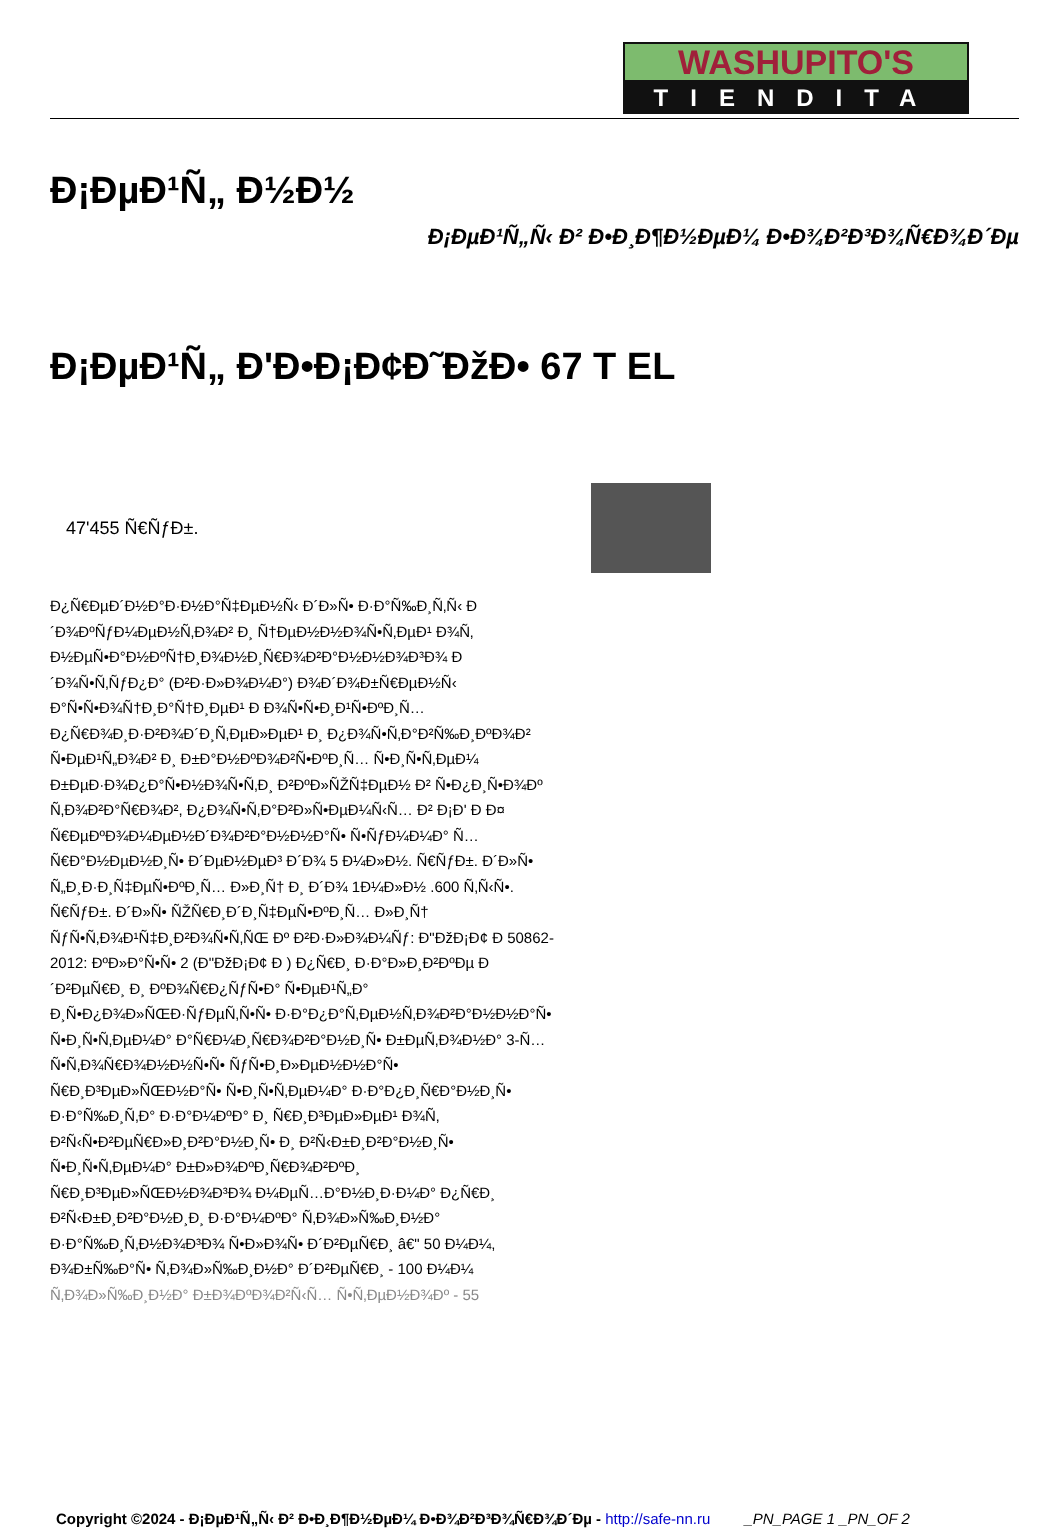WASHUPITO'S
TIENDITA
Ð¡ÐµÐ¹Ñ„ Ð½Ð½
Ð¡ÐµÐ¹Ñ„Ñ‹ Ð² Ð•Ð¸Ð¶Ð½ÐµÐ¼ Ð•Ð¾Ð²Ð³Ð¾Ñ€Ð¾Ð´Ðµ
Ð¡ÐµÐ¹Ñ„ Ð'Ð•Ð¡Ð¢Ð˜ÐžÐ• 67 T EL
47'455 Ñ€ÑƒÐ±.
Ð¿Ñ€ÐµÐ´Ð½Ð°Ð·Ð½Ð°Ñ‡ÐµÐ½Ñ‹ Ð´Ð»Ñ• Ð·Ð°Ñ‰Ð¸Ñ‚Ñ‹ Ð´Ð¾ÐºÑƒÐ¼ÐµÐ½Ñ‚Ð¾Ð² Ð¸ Ñ†ÐµÐ½Ð½Ð¾Ñ•Ñ‚ÐµÐ¹ Ð¾Ñ‚ Ð½ÐµÑ•Ð°Ð½ÐºÑ†Ð¸Ð¾Ð½Ð¸Ñ€Ð¾Ð²Ð°Ð½Ð½Ð¾Ð³Ð¾ Ð´Ð¾Ñ•Ñ‚ÑƒÐ¿Ð° (Ð²Ð·Ð»Ð¾Ð¼Ð°) Ð¾Ð´Ð¾Ð±Ñ€ÐµÐ½Ñ‹ Ð°Ñ•Ñ•Ð¾Ñ†Ð¸Ð°Ñ†Ð¸ÐµÐ¹ Ð Ð¾Ñ•Ñ•Ð¸Ð¹Ñ•ÐºÐ¸Ñ… Ð¿Ñ€Ð¾Ð¸Ð·Ð²Ð¾Ð´Ð¸Ñ‚ÐµÐ»ÐµÐ¹ Ð¸ Ð¿Ð¾Ñ•Ñ‚Ð°Ð²Ñ‰Ð¸ÐºÐ¾Ð² Ñ•ÐµÐ¹Ñ„Ð¾Ð² Ð¸ Ð±Ð°Ð½ÐºÐ¾Ð²Ñ•ÐºÐ¸Ñ… Ñ•Ð¸Ñ•Ñ‚ÐµÐ¼ Ð±ÐµÐ·Ð¾Ð¿Ð°Ñ•Ð½Ð¾Ñ•Ñ‚Ð¸ Ð²ÐºÐ»ÑŽÑ‡ÐµÐ½ Ð² Ñ•Ð¿Ð¸Ñ•Ð¾Ðº Ñ‚Ð¾Ð²Ð°Ñ€Ð¾Ð², Ð¿Ð¾Ñ•Ñ‚Ð°Ð²Ð»Ñ•ÐµÐ¼Ñ‹Ñ… Ð² Ð¡Ð' Ð Ð¤ Ñ€ÐµÐºÐ¾Ð¼ÐµÐ½Ð´Ð¾Ð²Ð°Ð½Ð½Ð°Ñ• Ñ•ÑƒÐ¼Ð¼Ð° Ñ…Ñ€Ð°Ð½ÐµÐ½Ð¸Ñ• Ð´ÐµÐ½ÐµÐ³ Ð´Ð¾ 5 Ð¼Ð»Ð½. Ñ€ÑƒÐ±. Ð´Ð»Ñ• Ñ„Ð¸Ð·Ð¸Ñ‡ÐµÑ•ÐºÐ¸Ñ… Ð»Ð¸Ñ† Ð¸ Ð´Ð¾ 1Ð¼Ð»Ð½ .600 Ñ‚Ñ‹Ñ•. Ñ€ÑƒÐ±. Ð´Ð»Ñ• ÑŽÑ€Ð¸Ð´Ð¸Ñ‡ÐµÑ•ÐºÐ¸Ñ… Ð»Ð¸Ñ† ÑƒÑ•Ñ‚Ð¾Ð¹Ñ‡Ð¸Ð²Ð¾Ñ•Ñ‚ÑŒ Ðº Ð²Ð·Ð»Ð¾Ð¼Ñƒ: Ð"ÐžÐ¡Ð¢ Ð 50862-2012: ÐºÐ»Ð°Ñ•Ñ• 2 (Ð"ÐžÐ¡Ð¢ Ð ) Ð¿Ñ€Ð¸ Ð·Ð°Ð»Ð¸Ð²ÐºÐµ Ð´Ð²ÐµÑ€Ð¸ Ð¸ ÐºÐ¾Ñ€Ð¿ÑƒÑ•Ð° Ñ•ÐµÐ¹Ñ„Ð° Ð¸Ñ•Ð¿Ð¾Ð»ÑŒÐ·ÑƒÐµÑ‚Ñ•Ñ• Ð·Ð°Ð¿Ð°Ñ‚ÐµÐ½Ñ‚Ð¾Ð²Ð°Ð½Ð½Ð°Ñ• Ñ•Ð¸Ñ•Ñ‚ÐµÐ¼Ð° Ð°Ñ€Ð¼Ð¸Ñ€Ð¾Ð²Ð°Ð½Ð¸Ñ• Ð±ÐµÑ‚Ð¾Ð½Ð° 3-Ñ… Ñ•Ñ‚Ð¾Ñ€Ð¾Ð½Ð½Ñ•Ñ• ÑƒÑ•Ð¸Ð»ÐµÐ½Ð½Ð°Ñ• Ñ€Ð¸Ð³ÐµÐ»ÑŒÐ½Ð°Ñ• Ñ•Ð¸Ñ•Ñ‚ÐµÐ¼Ð° Ð·Ð°Ð¿Ð¸Ñ€Ð°Ð½Ð¸Ñ• Ð·Ð°Ñ‰Ð¸Ñ‚Ð° Ð·Ð°Ð¼ÐºÐ° Ð¸ Ñ€Ð¸Ð³ÐµÐ»ÐµÐ¹ Ð¾Ñ‚ Ð²Ñ‹Ñ•Ð²ÐµÑ€Ð»Ð¸Ð²Ð°Ð½Ð¸Ñ• Ð¸ Ð²Ñ‹Ð±Ð¸Ð²Ð°Ð½Ð¸Ñ• Ñ•Ð¸Ñ•Ñ‚ÐµÐ¼Ð° Ð±Ð»Ð¾ÐºÐ¸Ñ€Ð¾Ð²ÐºÐ¸ Ñ€Ð¸Ð³ÐµÐ»ÑŒÐ½Ð¾Ð³Ð¾ Ð¼ÐµÑ…Ð°Ð½Ð¸Ð·Ð¼Ð° Ð¿Ñ€Ð¸ Ð²Ñ‹Ð±Ð¸Ð²Ð°Ð½Ð¸Ð¸ Ð·Ð°Ð¼ÐºÐ° Ñ‚Ð¾Ð»Ñ‰Ð¸Ð½Ð° Ð·Ð°Ñ‰Ð¸Ñ‚Ð½Ð¾Ð³Ð¾ Ñ•Ð»Ð¾Ñ• Ð´Ð²ÐµÑ€Ð¸ â€" 50 Ð¼Ð¼, Ð¾Ð±Ñ‰Ð°Ñ• Ñ‚Ð¾Ð»Ñ‰Ð¸Ð½Ð° Ð´Ð²ÐµÑ€Ð¸ - 100 Ð¼Ð¼ Ñ‚Ð¾Ð»Ñ‰Ð¸Ð½Ð° Ð±Ð¾ÐºÐ¾Ð²Ñ‹Ñ… Ñ•Ñ‚ÐµÐ½Ð¾Ðº - 55
Copyright ©2024 - Ð¡ÐµÐ¹Ñ„Ñ‹ Ð² Ð•Ð¸Ð¶Ð½ÐµÐ¼ Ð•Ð¾Ð²Ð³Ð¾Ñ€Ð¾Ð´Ðµ - http://safe-nn.ru _PN_PAGE 1 _PN_OF 2